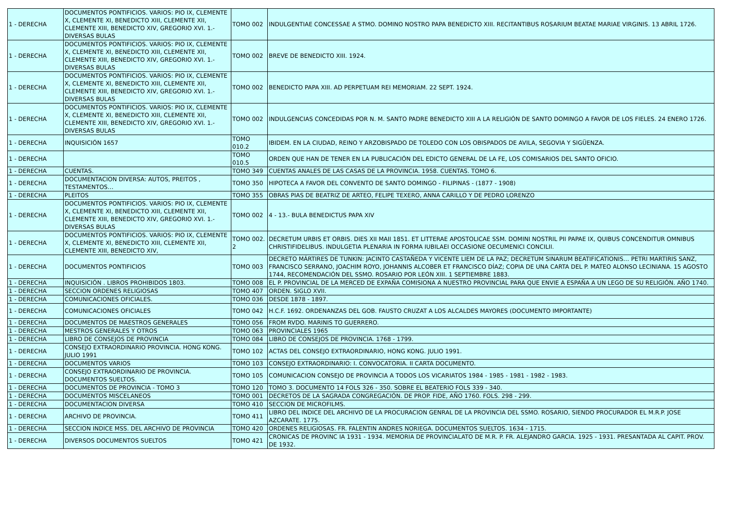| 1 - DERECHA | DOCUMENTOS PONTIFICIOS. VARIOS: PIO IX, CLEMENTE X, CLEMENTE XI, BENEDICTO XIII, CLEMENTE XII, CLEMENTE XIII, BENEDICTO XIV, GREGORIO XVI. 1.- DIVERSAS BULAS | TOMO 002 | INDULGENTIAE CONCESSAE A STMO. DOMINO NOSTRO PAPA BENEDICTO XIII. RECITANTIBUS ROSARIUM BEATAE MARIAE VIRGINIS. 13 ABRIL 1726. |
| 1 - DERECHA | DOCUMENTOS PONTIFICIOS. VARIOS: PIO IX, CLEMENTE X, CLEMENTE XI, BENEDICTO XIII, CLEMENTE XII, CLEMENTE XIII, BENEDICTO XIV, GREGORIO XVI. 1.- DIVERSAS BULAS | TOMO 002 | BREVE DE BENEDICTO XIII. 1924. |
| 1 - DERECHA | DOCUMENTOS PONTIFICIOS. VARIOS: PIO IX, CLEMENTE X, CLEMENTE XI, BENEDICTO XIII, CLEMENTE XII, CLEMENTE XIII, BENEDICTO XIV, GREGORIO XVI. 1.- DIVERSAS BULAS | TOMO 002 | BENEDICTO PAPA XIII. AD PERPETUAM REI MEMORIAM. 22 SEPT. 1924. |
| 1 - DERECHA | DOCUMENTOS PONTIFICIOS. VARIOS: PIO IX, CLEMENTE X, CLEMENTE XI, BENEDICTO XIII, CLEMENTE XII, CLEMENTE XIII, BENEDICTO XIV, GREGORIO XVI. 1.- DIVERSAS BULAS | TOMO 002 | INDULGENCIAS CONCEDIDAS POR N. M. SANTO PADRE BENEDICTO XIII A LA RELIGIÓN DE SANTO DOMINGO A FAVOR DE LOS FIELES. 24 ENERO 1726. |
| 1 - DERECHA | INQUISICIÓN 1657 | TOMO 010.2 | IBIDEM. EN LA CIUDAD, REINO Y ARZOBISPADO DE TOLEDO CON LOS OBISPADOS DE AVILA, SEGOVIA Y SIGÜENZA. |
| 1 - DERECHA | | TOMO 010.5 | ORDEN QUE HAN DE TENER EN LA PUBLICACIÓN DEL EDICTO GENERAL DE LA FE, LOS COMISARIOS DEL SANTO OFICIO. |
| 1 - DERECHA | CUENTAS. | TOMO 349 | CUENTAS ANALES DE LAS CASAS DE LA PROVINCIA. 1958. CUENTAS. TOMO 6. |
| 1 - DERECHA | DOCUMENTACION DIVERSA: AUTOS, PREITOS , TESTAMENTOS… | TOMO 350 | HIPOTECA A FAVOR DEL CONVENTO DE SANTO DOMINGO - FILIPINAS - (1877 - 1908) |
| 1 - DERECHA | PLEITOS | TOMO 355 | OBRAS PIAS DE BEATRIZ DE ARTEO, FELIPE TEXERO, ANNA CARILLO Y DE PEDRO LORENZO |
| 1 - DERECHA | DOCUMENTOS PONTIFICIOS. VARIOS: PIO IX, CLEMENTE X, CLEMENTE XI, BENEDICTO XIII, CLEMENTE XII, CLEMENTE XIII, BENEDICTO XIV, GREGORIO XVI. 1.- DIVERSAS BULAS | TOMO 002 | 4 - 13.- BULA BENEDICTUS PAPA XIV |
| 1 - DERECHA | DOCUMENTOS PONTIFICIOS. VARIOS: PIO IX, CLEMENTE X, CLEMENTE XI, BENEDICTO XIII, CLEMENTE XII, CLEMENTE XIII, BENEDICTO XIV, | TOMO 002. 2 | DECRETUM URBIS ET ORBIS. DIES XII MAII 1851. ET LITTERAE APOSTOLICAE SSM. DOMINI NOSTRIL PII PAPAE IX, QUIBUS CONCENDITUR OMNIBUS CHRISTIFIDELIBUS. INDULGETIA PLENARIA IN FORMA IUBILAEI OCCASIONE OECUMENICI CONCILII. |
| 1 - DERECHA | DOCUMENTOS PONTIFICIOS | TOMO 003 | DECRETO MÁRTIRES DE TUNKIN: JACINTO CASTAÑEDA Y VICENTE LIEM DE LA PAZ; DECRETUM SINARUM BEATIFICATIONIS… PETRI MARTIRIS SANZ, FRANCISCO SERRANO, JOACHIM ROYO, JOHANNIS ALCOBER ET FRANCISCO DÍAZ; COPIA DE UNA CARTA DEL P. MATEO ALONSO LECINIANA. 15 AGOSTO 1744, RECOMENDACIÓN DEL SSMO. ROSARIO POR LEÓN XIII. 1 SEPTIEMBRE 1883. |
| 1 - DERECHA | INQUISICIÓN . LIBROS PROHIBIDOS 1803. | TOMO 008 | EL P. PROVINCIAL DE LA MERCED DE EXPAÑA COMISIONA A NUESTRO PROVINCIAL PARA QUE ENVIE A ESPAÑA A UN LEGO DE SU RELIGIÓN. AÑO 1740. |
| 1 - DERECHA | SECCION ORDENES RELIGIOSAS | TOMO 407 | ORDEN. SIGLO XVII. |
| 1 - DERECHA | COMUNICACIONES OFICIALES. | TOMO 036 | DESDE 1878 - 1897. |
| 1 - DERECHA | COMUNICACIONES OFICIALES | TOMO 042 | H.C.F. 1692. ORDENANZAS DEL GOB. FAUSTO CRUZAT A LOS ALCALDES MAYORES (DOCUMENTO IMPORTANTE) |
| 1 - DERECHA | DOCUMENTOS DE MAESTROS GENERALES | TOMO 056 | FROM RVDO. MARINIS TO GUERRERO. |
| 1 - DERECHA | MESTROS GENERALES Y OTROS | TOMO 063 | PROVINCIALES 1965 |
| 1 - DERECHA | LIBRO DE CONSEJOS DE PROVINCIA | TOMO 084 | LIBRO DE CONSEJOS DE PROVINCIA. 1768 - 1799. |
| 1 - DERECHA | CONSEJO EXTRAORDINARIO PROVINCIA. HONG KONG. JULIO 1991 | TOMO 102 | ACTAS DEL CONSEJO EXTRAORDINARIO, HONG KONG. JULIO 1991. |
| 1 - DERECHA | DOCUMENTOS VARIOS | TOMO 103 | CONSEJO EXTRAORDINARIO: I. CONVOCATORIA. II CARTA DOCUMENTO. |
| 1 - DERECHA | CONSEJO EXTRAORDINARIO DE PROVINCIA. DOCUMENTOS SUELTOS. | TOMO 105 | COMUNICACION CONSEJO DE PROVINCIA A TODOS LOS VICARIATOS 1984 - 1985 - 1981 - 1982 - 1983. |
| 1 - DERECHA | DOCUMENTOS DE PROVINCIA - TOMO 3 | TOMO 120 | TOMO 3. DOCUMENTO 14 FOLS 326 - 350. SOBRE EL BEATERIO FOLS 339 - 340. |
| 1 - DERECHA | DOCUMENTOS MISCELANEOS | TOMO 001 | DECRETOS DE LA SAGRADA CONGREGACIÓN. DE PROP. FIDE, AÑO 1760. FOLS. 298 - 299. |
| 1 - DERECHA | DOCUMENTACION DIVERSA | TOMO 410 | SECCION DE MICROFILMS. |
| 1 - DERECHA | ARCHIVO DE PROVINCIA. | TOMO 411 | LIBRO DEL INDICE DEL ARCHIVO DE LA PROCURACION GENRAL DE LA PROVINCIA DEL SSMO. ROSARIO, SIENDO PROCURADOR EL M.R.P. JOSE AZCARATE. 1775. |
| 1 - DERECHA | SECCION INDICE MSS. DEL ARCHIVO DE PROVINCIA | TOMO 420 | ORDENES RELIGIOSAS. FR. FALENTIN ANDRES NORIEGA. DOCUMENTOS SUELTOS. 1634 - 1715. |
| 1 - DERECHA | DIVERSOS DOCUMENTOS SUELTOS | TOMO 421 | CRONICAS DE PROVINC IA 1931 - 1934. MEMORIA DE PROVINCIALATO DE M.R. P. FR. ALEJANDRO GARCIA. 1925 - 1931. PRESANTADA AL CAPIT. PROV. DE 1932. |